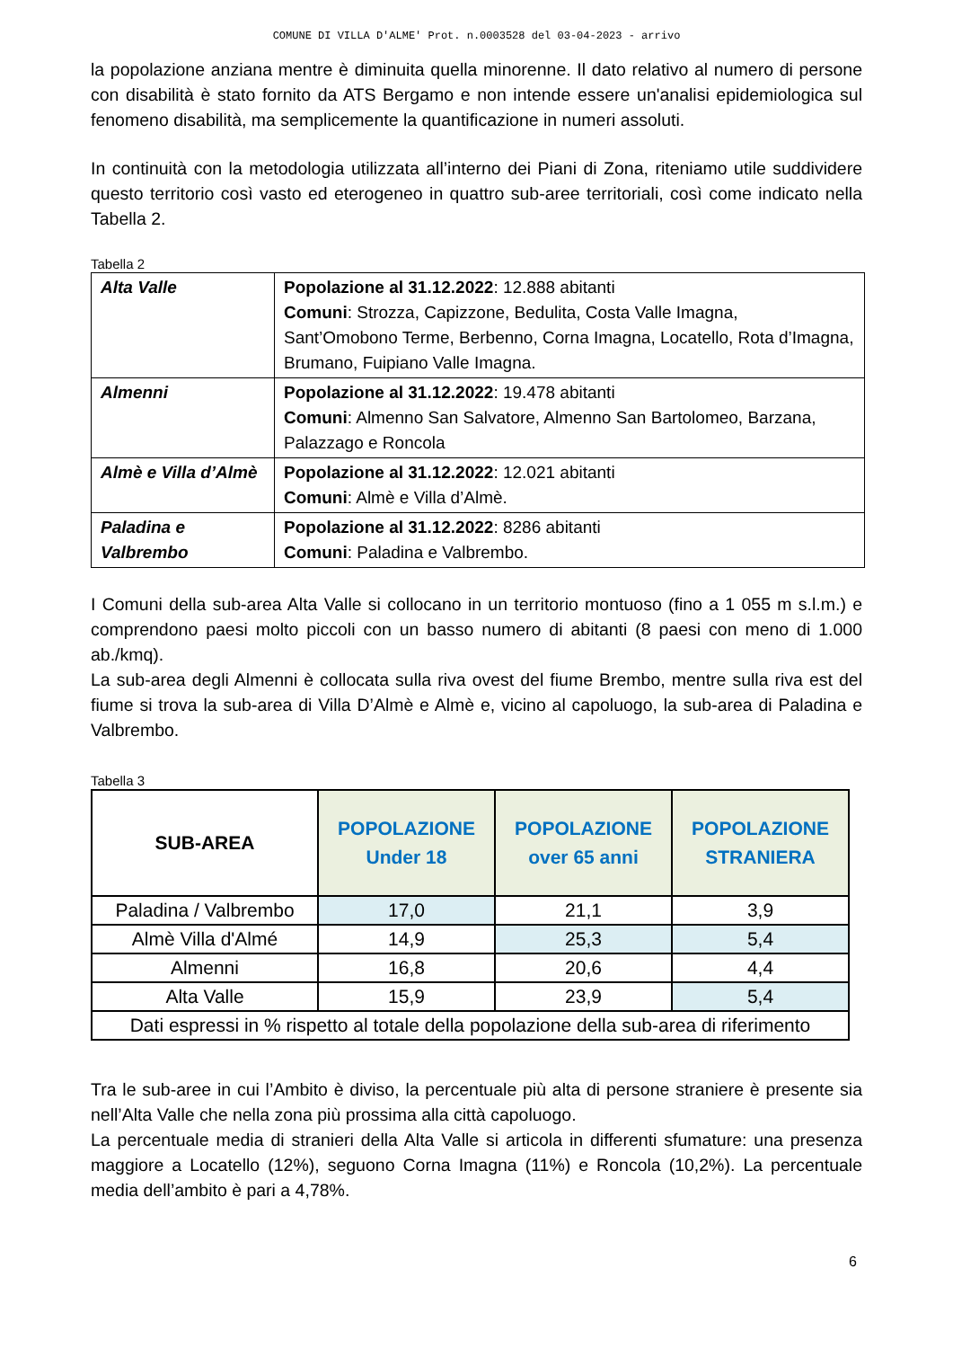COMUNE DI VILLA D'ALME' Prot. n.0003528 del 03-04-2023 - arrivo
la popolazione anziana mentre è diminuita quella minorenne. Il dato relativo al numero di persone con disabilità è stato fornito da ATS Bergamo e non intende essere un'analisi epidemiologica sul fenomeno disabilità, ma semplicemente la quantificazione in numeri assoluti.
In continuità con la metodologia utilizzata all’interno dei Piani di Zona, riteniamo utile suddividere questo territorio così vasto ed eterogeneo in quattro sub-aree territoriali, così come indicato nella Tabella 2.
Tabella 2
| Alta Valle | Popolazione al 31.12.2022 : 12.888 abitanti Comuni : Strozza, Capizzone, Bedulita, Costa Valle Imagna, Sant’Omobono Terme, Berbenno, Corna Imagna, Locatello, Rota d’Imagna, Brumano, Fuipiano Valle Imagna. |
| Almenni | Popolazione al 31.12.2022 : 19.478 abitanti Comuni : Almenno San Salvatore, Almenno San Bartolomeo, Barzana, Palazzago e Roncola |
| Almè e Villa d’Almè | Popolazione al 31.12.2022 : 12.021 abitanti Comuni : Almè e Villa d’Almè. |
| Paladina e Valbrembo | Popolazione al 31.12.2022 : 8286 abitanti Comuni : Paladina e Valbrembo. |
I Comuni della sub-area Alta Valle si collocano in un territorio montuoso (fino a 1 055 m s.l.m.) e comprendono paesi molto piccoli con un basso numero di abitanti (8 paesi con meno di 1.000 ab./kmq).
La sub-area degli Almenni è collocata sulla riva ovest del fiume Brembo, mentre sulla riva est del fiume si trova la sub-area di Villa D’Almè e Almè e, vicino al capoluogo, la sub-area di Paladina e Valbrembo.
Tabella 3
| SUB-AREA | POPOLAZIONE Under 18 | POPOLAZIONE over 65 anni | POPOLAZIONE STRANIERA |
| --- | --- | --- | --- |
| Paladina / Valbrembo | 17,0 | 21,1 | 3,9 |
| Almè Villa d'Almé | 14,9 | 25,3 | 5,4 |
| Almenni | 16,8 | 20,6 | 4,4 |
| Alta Valle | 15,9 | 23,9 | 5,4 |
| Dati espressi in % rispetto al totale della popolazione della sub-area di riferimento | | | |
Tra le sub-aree in cui l’Ambito è diviso, la percentuale più alta di persone straniere è presente sia nell’Alta Valle che nella zona più prossima alla città capoluogo.
La percentuale media di stranieri della Alta Valle si articola in differenti sfumature: una presenza maggiore a Locatello (12%), seguono Corna Imagna (11%) e Roncola (10,2%). La percentuale media dell’ambito è pari a 4,78%.
6